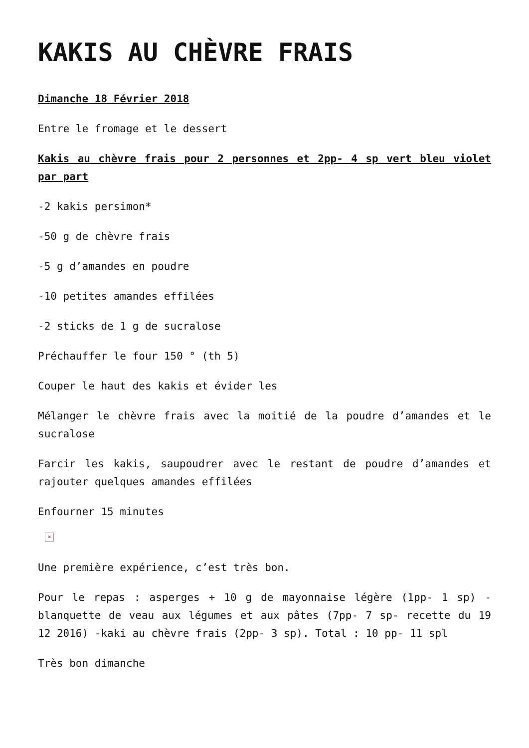KAKIS AU CHÈVRE FRAIS
Dimanche 18 Février 2018
Entre le fromage et le dessert
Kakis au chèvre frais pour 2 personnes et 2pp- 4 sp vert bleu violet par part
-2 kakis persimon*
-50 g de chèvre frais
-5 g d’amandes en poudre
-10 petites amandes effilées
-2 sticks de 1 g de sucralose
Préchauffer le four 150 ° (th 5)
Couper le haut des kakis et évider les
Mélanger le chèvre frais avec la moitié de la poudre d’amandes et le sucralose
Farcir les kakis, saupoudrer avec le restant de poudre d’amandes et rajouter quelques amandes effilées
Enfourner 15 minutes
×
Une première expérience, c’est très bon.
Pour le repas : asperges + 10 g de mayonnaise légère (1pp- 1 sp) -blanquette de veau aux légumes et aux pâtes (7pp- 7 sp- recette du 19 12 2016) -kaki au chèvre frais (2pp- 3 sp). Total : 10 pp- 11 spl
Très bon dimanche